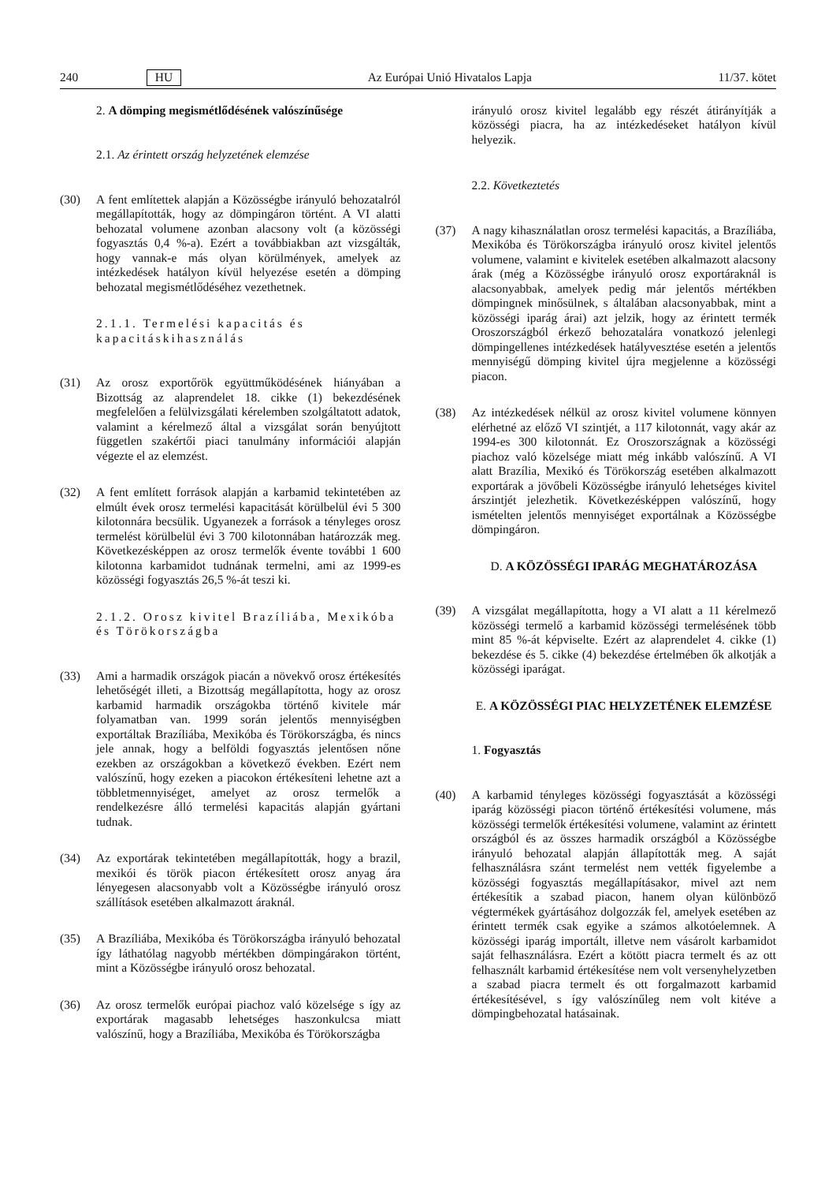240 HU Az Európai Unió Hivatalos Lapja 11/37. kötet
2. A dömping megismétlődésének valószínűsége
2.1. Az érintett ország helyzetének elemzése
(30) A fent említettek alapján a Közösségbe irányuló behozatalról megállapították, hogy az dömpingáron történt. A VI alatti behozatal volumene azonban alacsony volt (a közösségi fogyasztás 0,4 %-a). Ezért a továbbiakban azt vizsgálták, hogy vannak-e más olyan körülmények, amelyek az intézkedések hatályon kívül helyezése esetén a dömping behozatal megismétlődéséhez vezethetnek.
2.1.1. Termelési kapacitás és kapacitáskihasználás
(31) Az orosz exportőrök együttműködésének hiányában a Bizottság az alaprendelet 18. cikke (1) bekezdésének megfelelően a felülvizsgálati kérelemben szolgáltatott adatok, valamint a kérelmező által a vizsgálat során benyújtott független szakértői piaci tanulmány információi alapján végezte el az elemzést.
(32) A fent említett források alapján a karbamid tekintetében az elmúlt évek orosz termelési kapacitását körülbelül évi 5 300 kilotonnára becsülik. Ugyanezek a források a tényleges orosz termelést körülbelül évi 3 700 kilotonnában határozzák meg. Következésképpen az orosz termelők évente további 1 600 kilotonna karbamidot tudnának termelni, ami az 1999-es közösségi fogyasztás 26,5 %-át teszi ki.
2.1.2. Orosz kivitel Brazíliába, Mexikóba és Törökországba
(33) Ami a harmadik országok piacán a növekvő orosz értékesítés lehetőségét illeti, a Bizottság megállapította, hogy az orosz karbamid harmadik országokba történő kivitele már folyamatban van. 1999 során jelentős mennyiségben exportáltak Brazíliába, Mexikóba és Törökországba, és nincs jele annak, hogy a belföldi fogyasztás jelentősen nőne ezekben az országokban a következő években. Ezért nem valószínű, hogy ezeken a piacokon értékesíteni lehetne azt a többletmennyiséget, amelyet az orosz termelők a rendelkezésre álló termelési kapacitás alapján gyártani tudnak.
(34) Az exportárak tekintetében megállapították, hogy a brazil, mexikói és török piacon értékesített orosz anyag ára lényegesen alacsonyabb volt a Közösségbe irányuló orosz szállítások esetében alkalmazott áraknál.
(35) A Brazíliába, Mexikóba és Törökországba irányuló behozatal így láthatólag nagyobb mértékben dömpingárakon történt, mint a Közösségbe irányuló orosz behozatal.
(36) Az orosz termelők európai piachoz való közelsége s így az exportárak magasabb lehetséges haszonkulcsa miatt valószínű, hogy a Brazíliába, Mexikóba és Törökországba
irányuló orosz kivitel legalább egy részét átirányítják a közösségi piacra, ha az intézkedéseket hatályon kívül helyezik.
2.2. Következtetés
(37) A nagy kihasználatlan orosz termelési kapacitás, a Brazíliába, Mexikóba és Törökországba irányuló orosz kivitel jelentős volumene, valamint e kivitelek esetében alkalmazott alacsony árak (még a Közösségbe irányuló orosz exportáraknál is alacsonyabbak, amelyek pedig már jelentős mértékben dömpingnek minősülnek, s általában alacsonyabbak, mint a közösségi iparág árai) azt jelzik, hogy az érintett termék Oroszországból érkező behozatalára vonatkozó jelenlegi dömpingellenes intézkedések hatályvesztése esetén a jelentős mennyiségű dömping kivitel újra megjelenne a közösségi piacon.
(38) Az intézkedések nélkül az orosz kivitel volumene könnyen elérhetné az előző VI szintjét, a 117 kilotonnát, vagy akár az 1994-es 300 kilotonnát. Ez Oroszországnak a közösségi piachoz való közelsége miatt még inkább valószínű. A VI alatt Brazília, Mexikó és Törökország esetében alkalmazott exportárak a jövőbeli Közösségbe irányuló lehetséges kivitel árszintjét jelezhetik. Következésképpen valószínű, hogy ismételten jelentős mennyiséget exportálnak a Közösségbe dömpingáron.
D. A KÖZÖSSÉGI IPARÁG MEGHATÁROZÁSA
(39) A vizsgálat megállapította, hogy a VI alatt a 11 kérelmező közösségi termelő a karbamid közösségi termelésének több mint 85 %-át képviselte. Ezért az alaprendelet 4. cikke (1) bekezdése és 5. cikke (4) bekezdése értelmében ők alkotják a közösségi iparágat.
E. A KÖZÖSSÉGI PIAC HELYZETÉNEK ELEMZÉSE
1. Fogyasztás
(40) A karbamid tényleges közösségi fogyasztását a közösségi iparág közösségi piacon történő értékesítési volumene, más közösségi termelők értékesítési volumene, valamint az érintett országból és az összes harmadik országból a Közösségbe irányuló behozatal alapján állapították meg. A saját felhasználásra szánt termelést nem vették figyelembe a közösségi fogyasztás megállapításakor, mivel azt nem értékesítik a szabad piacon, hanem olyan különböző végtermékek gyártásához dolgozzák fel, amelyek esetében az érintett termék csak egyike a számos alkotóelemnek. A közösségi iparág importált, illetve nem vásárolt karbamidot saját felhasználásra. Ezért a kötött piacra termelt és az ott felhasznált karbamid értékesítése nem volt versenyhelyzetben a szabad piacra termelt és ott forgalmazott karbamid értékesítésével, s így valószínűleg nem volt kitéve a dömpingbehozatal hatásainak.